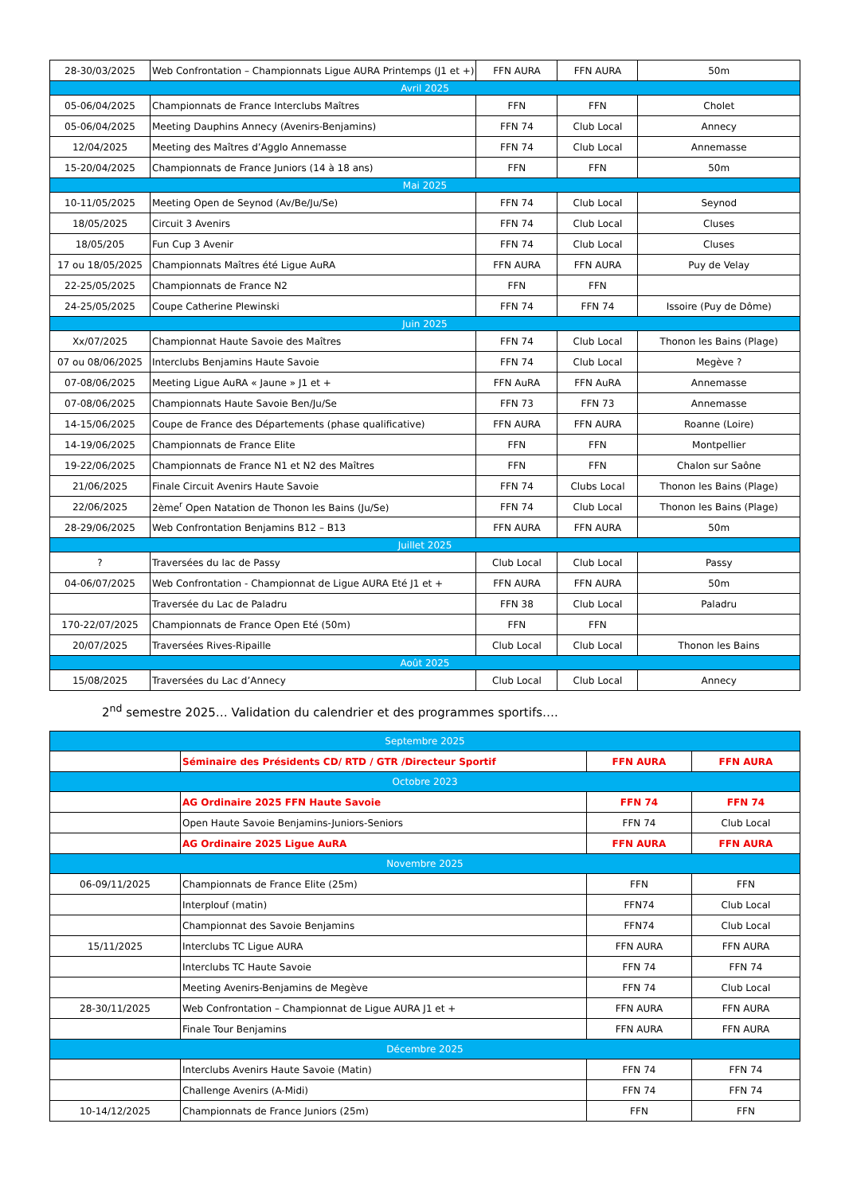| 28-30/03/2025 | Web Confrontation – Championnats Ligue AURA Printemps (J1 et +) | FFN AURA | FFN AURA | 50m |
| Avril 2025 | | | | |
| 05-06/04/2025 | Championnats de France Interclubs Maîtres | FFN | FFN | Cholet |
| 05-06/04/2025 | Meeting Dauphins Annecy (Avenirs-Benjamins) | FFN 74 | Club Local | Annecy |
| 12/04/2025 | Meeting des Maîtres d’Agglo Annemasse | FFN 74 | Club Local | Annemasse |
| 15-20/04/2025 | Championnats de France Juniors (14 à 18 ans) | FFN | FFN | 50m |
| Mai 2025 | | | | |
| 10-11/05/2025 | Meeting Open de Seynod (Av/Be/Ju/Se) | FFN 74 | Club Local | Seynod |
| 18/05/2025 | Circuit 3 Avenirs | FFN 74 | Club Local | Cluses |
| 18/05/205 | Fun Cup 3 Avenir | FFN 74 | Club Local | Cluses |
| 17 ou 18/05/2025 | Championnats Maîtres été Ligue AuRA | FFN AURA | FFN AURA | Puy de Velay |
| 22-25/05/2025 | Championnats de France N2 | FFN | FFN | |
| 24-25/05/2025 | Coupe Catherine Plewinski | FFN 74 | FFN 74 | Issoire (Puy de Dôme) |
| Juin 2025 | | | | |
| Xx/07/2025 | Championnat Haute Savoie des Maîtres | FFN 74 | Club Local | Thonon les Bains (Plage) |
| 07 ou 08/06/2025 | Interclubs Benjamins Haute Savoie | FFN 74 | Club Local | Megève ? |
| 07-08/06/2025 | Meeting Ligue AuRA « Jaune » J1 et + | FFN AuRA | FFN AuRA | Annemasse |
| 07-08/06/2025 | Championnats Haute Savoie Ben/Ju/Se | FFN 73 | FFN 73 | Annemasse |
| 14-15/06/2025 | Coupe de France des Départements (phase qualificative) | FFN AURA | FFN AURA | Roanne (Loire) |
| 14-19/06/2025 | Championnats de France Elite | FFN | FFN | Montpellier |
| 19-22/06/2025 | Championnats de France N1 et N2 des Maîtres | FFN | FFN | Chalon sur Saône |
| 21/06/2025 | Finale Circuit Avenirs Haute Savoie | FFN 74 | Clubs Local | Thonon les Bains (Plage) |
| 22/06/2025 | 2ème<sup>r</sup> Open Natation de Thonon les Bains (Ju/Se) | FFN 74 | Club Local | Thonon les Bains (Plage) |
| 28-29/06/2025 | Web Confrontation Benjamins B12 – B13 | FFN AURA | FFN AURA | 50m |
| Juillet 2025 | | | | |
| ? | Traversées du lac de Passy | Club Local | Club Local | Passy |
| 04-06/07/2025 | Web Confrontation - Championnat de Ligue AURA Eté J1 et + | FFN AURA | FFN AURA | 50m |
| | Traversée du Lac de Paladru | FFN 38 | Club Local | Paladru |
| 170-22/07/2025 | Championnats de France Open Eté (50m) | FFN | FFN | |
| 20/07/2025 | Traversées Rives-Ripaille | Club Local | Club Local | Thonon les Bains |
| Août 2025 | | | | |
| 15/08/2025 | Traversées du Lac d’Annecy | Club Local | Club Local | Annecy |
2<sup>nd</sup> semestre 2025… Validation du calendrier et des programmes sportifs….
| Septembre 2025 | | | |
| | Séminaire des Présidents CD/ RTD / GTR /Directeur Sportif | FFN AURA | FFN AURA |
| Octobre 2023 | | | |
| | AG Ordinaire 2025 FFN Haute Savoie | FFN 74 | FFN 74 |
| | Open Haute Savoie Benjamins-Juniors-Seniors | FFN 74 | Club Local |
| | AG Ordinaire 2025 Ligue AuRA | FFN AURA | FFN AURA |
| Novembre 2025 | | | |
| 06-09/11/2025 | Championnats de France Elite (25m) | FFN | FFN |
| | Interplouf (matin) | FFN74 | Club Local |
| | Championnat des Savoie Benjamins | FFN74 | Club Local |
| 15/11/2025 | Interclubs TC Ligue AURA | FFN AURA | FFN AURA |
| | Interclubs TC Haute Savoie | FFN 74 | FFN 74 |
| | Meeting Avenirs-Benjamins de Megève | FFN 74 | Club Local |
| 28-30/11/2025 | Web Confrontation – Championnat de Ligue AURA J1 et + | FFN AURA | FFN AURA |
| | Finale Tour Benjamins | FFN AURA | FFN AURA |
| Décembre 2025 | | | |
| | Interclubs Avenirs Haute Savoie (Matin) | FFN 74 | FFN 74 |
| | Challenge Avenirs (A-Midi) | FFN 74 | FFN 74 |
| 10-14/12/2025 | Championnats de France Juniors (25m) | FFN | FFN |